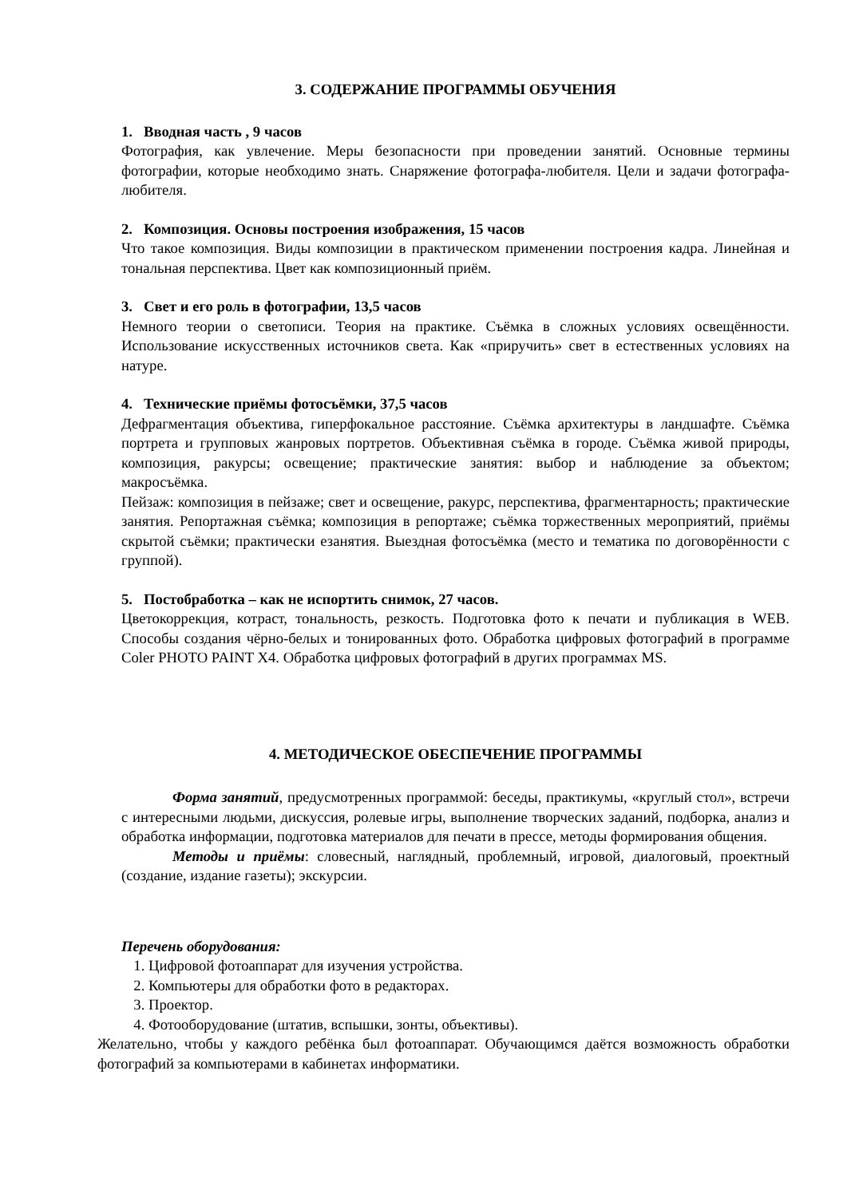3. СОДЕРЖАНИЕ ПРОГРАММЫ ОБУЧЕНИЯ
1. Вводная часть , 9 часов
Фотография, как увлечение. Меры безопасности при проведении занятий. Основные термины фотографии, которые необходимо знать. Снаряжение фотографа-любителя. Цели и задачи фотографа-любителя.
2. Композиция. Основы построения изображения, 15 часов
Что такое композиция. Виды композиции в практическом применении построения кадра. Линейная и тональная перспектива. Цвет как композиционный приём.
3. Свет и его роль в фотографии, 13,5 часов
Немного теории о светописи. Теория на практике. Съёмка в сложных условиях освещённости. Использование искусственных источников света. Как «приручить» свет в естественных условиях на натуре.
4. Технические приёмы фотосъёмки, 37,5 часов
Дефрагментация объектива, гиперфокальное расстояние. Съёмка архитектуры в ландшафте. Съёмка портрета и групповых жанровых портретов. Объективная съёмка в городе. Съёмка живой природы, композиция, ракурсы; освещение; практические занятия: выбор и наблюдение за объектом; макросъёмка.
Пейзаж: композиция в пейзаже; свет и освещение, ракурс, перспектива, фрагментарность; практические занятия. Репортажная съёмка; композиция в репортаже; съёмка торжественных мероприятий, приёмы скрытой съёмки; практически езанятия. Выездная фотосъёмка (место и тематика по договорённости с группой).
5. Постобработка – как не испортить снимок, 27 часов.
Цветокоррекция, котраст, тональность, резкость. Подготовка фото к печати и публикация в WEB. Способы создания чёрно-белых и тонированных фото. Обработка цифровых фотографий в программе Coler PHOTO PAINT X4. Обработка цифровых фотографий в других программах MS.
4. МЕТОДИЧЕСКОЕ ОБЕСПЕЧЕНИЕ ПРОГРАММЫ
Форма занятий, предусмотренных программой: беседы, практикумы, «круглый стол», встречи с интересными людьми, дискуссия, ролевые игры, выполнение творческих заданий, подборка, анализ и обработка информации, подготовка материалов для печати в прессе, методы формирования общения.
Методы и приёмы: словесный, наглядный, проблемный, игровой, диалоговый, проектный (создание, издание газеты); экскурсии.
Перечень оборудования:
1. Цифровой фотоаппарат для изучения устройства.
2. Компьютеры для обработки фото в редакторах.
3. Проектор.
4. Фотооборудование (штатив, вспышки, зонты, объективы).
Желательно, чтобы у каждого ребёнка был фотоаппарат. Обучающимся даётся возможность обработки фотографий за компьютерами в кабинетах информатики.